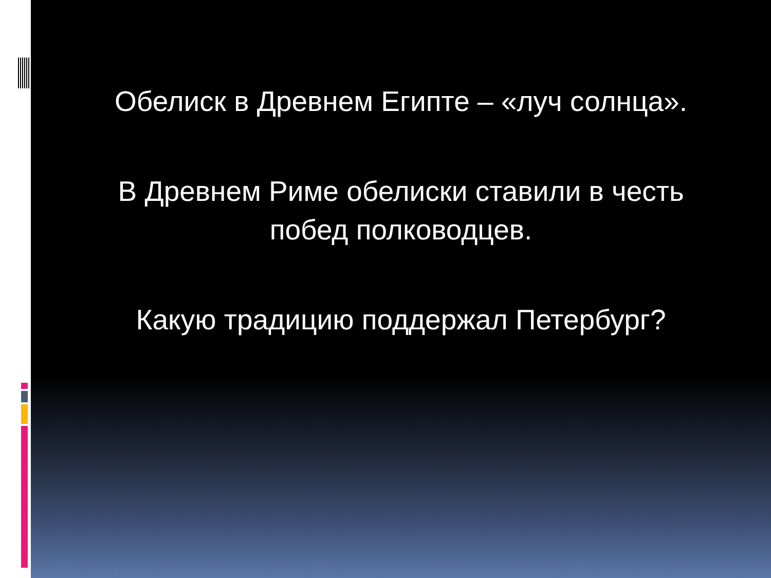Обелиск в Древнем Египте – «луч солнца».
В Древнем Риме обелиски ставили в честь
побед полководцев.
Какую традицию поддержал Петербург?